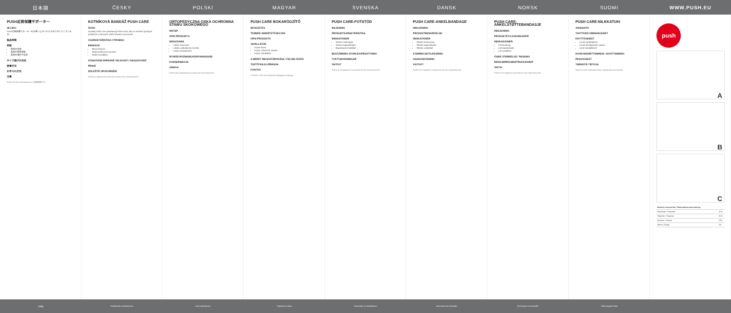日本語 ČESKY POLSKI MAGYAR SVENSKA DANSK NORSK SUOMI WWW.PUSH.EU
PUSH足首保護サポーター
はじめに
Push足首保護サポーターをお買い上げいただきありがとうございます。
製品特徴
効能
軽度の捻挫
軽度の靭帯損傷
軽度の慢性不安定
サイズ選びの決定
装着方法
お手入れ方法
注意
Push® は Nea International bv の登録商標です。
KOTNÍKOVÁ BANDÁŽ PUSH CARE
ÚVOD
Výrobky Push care představují řešení tam, kde je vnímání fyzických problémů a zdravotní zátěž středem pozornosti.
CHARAKTERISTIKA VÝROBKU
INDIKACE
Mírná distorze
Slabá poškození pouzdra
Slabá nestabilita
STANOVENÍ SPRÁVNÉ VELIKOSTI / NASAZOVÁNÍ
PRANÍ
DŮLEŽITÉ UPOZORNĚNÍ
Push® je registrovaná ochranná známka Nea International bv.
ORTOPEDYCZNA OSKA OCHRONNA STAWU SKOKOWEGO
WSTĘP
OPIS PRODUKTU
WSKAZANIA
Lekkie skręcenie
Lekkie uszkodzenie torebki
Lekka niestabilność
WYBÓR ROZMIARU/ODPOWIADANIE
KONSERWACJA
UWAGA
Push® jest zarejestrowaną marką Nea International bv.
PUSH CARE BOKARÖGZÍTŐ
BEVEZETÉS
TERMÉK ISMERTETŐJEGYEK
OPIS PRODUKTU
JAVALLATOK
Enyhe ficam
Enyhe ízületi tok sérülés
Enyhe instabilitás
A MÉRET MEGHATÁROZÁSA / FELHELYEZÉS
TISZTÍTÁSI ELŐÍRÁSOK
FONTOS
A Push® a Nea International bv bejegyzett védjegye.
PUSH CARE-FOTSTÖD
INLEDNING
PRODUKTKARAKTERISTIKA
INDIKATIONER
Smärre stukningar
Smärre kapselskador
Begränsad instabilitet
BESTÄMNING STORLEK/PÅSÄTTNING
TVÄTTANVISNINGAR
VIKTIGT
Push® är ett registrerat varumärke för Nea International bv.
PUSH CARE-ANKELBANDAGE
INDLEDNING
PRODUKTBESKRIVELSE
INDIKATIONER
Mindre forstuvning
Mindre kapselskader
Mindre ustabilitet
STØRRELSE/TILPASNING
VASKEANVISNING
VIGTIGT!
Push® er et registreret varemærke for Nea International bv.
PUSH CARE-ANKELSTØTTEBANDASJE
INNLEDNING
PRODUKTETS EGENSKAPER
INDIKASJONER
Lett forstuing
Lett kapselskade
Lett ustabilitet
FINNE STØRRELSE / PASSING
RENGJØRINGSINSTRUKSJONER
VIKTIG
Push® er et registrert varemerke for Nea International bv.
PUSH CARE-NILKKATUKI
JOHDANTO
TUOTTEEN OMINAISUUDET
KÄYTTÖAIHEET
Lievät nyrjähdykset
Lievät nivelkapselin vauriot
Lievä instabiliteetti
KOON MÄÄRITTÄMINEN / SOVITTAMINEN
PESUOHJEET
TÄRKEITÄ TIETOJA
Push® on Nea International bv:n rekisteröity tavaramerkki.
push
A
B
C
| Material composition / Materiaalisammensætning | |
| --- | --- |
| Polyamide / Polyamid | 41% |
| Polyester / Polyester | 31% |
| Elastane / Elastan | 12% |
| Others / Övrigt | 1% |
日本語 Podrobnosti o distributorovi Dane dystrybutora Forgalmazó adatai Information om distributören Information om forhandler Informasjon om forhandler Jälleenmyyjän tiedot